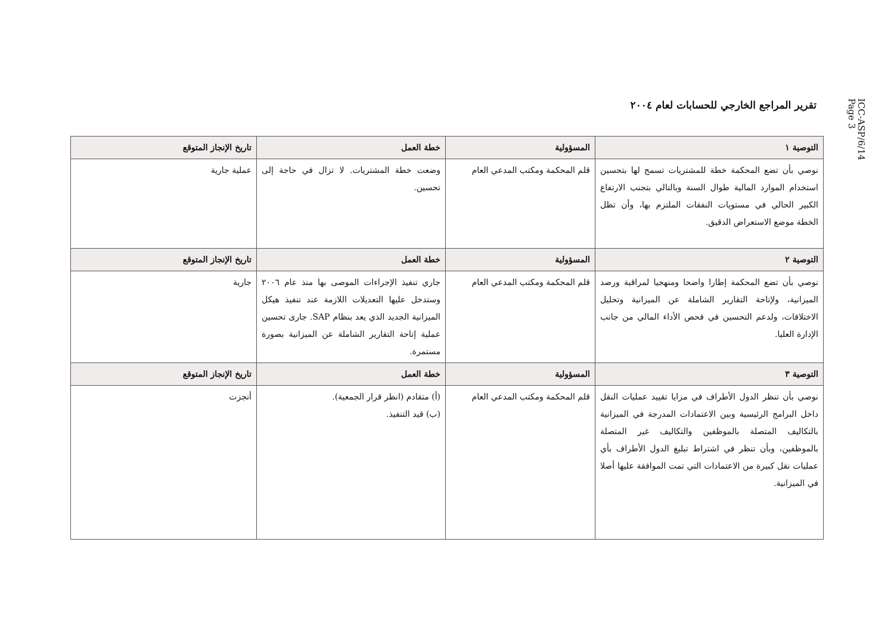ICC-ASP/6/14
Page 3
تقرير المراجع الخارجي للحسابات لعام ٢٠٠٤
| التوصية ١ | المسؤولية | خطة العمل | تاريخ الإنجاز المتوقع |
| --- | --- | --- | --- |
| نوصي بأن تضع المحكمة خطة للمشتريات تسمح لها بتحسين استخدام الموارد المالية طوال السنة وبالتالي بتجنب الارتفاع الكبير الحالي في مستويات النفقات الملتزم بها، وأن تظل الخطة موضع الاستعراض الدقيق. | قلم المحكمة ومكتب المدعي العام | وضعت خطة المشتريات. لا تزال في حاجة إلى تحسين. | عملية جارية |
| التوصية ٢ | المسؤولية | خطة العمل | تاريخ الإنجاز المتوقع |
| نوصي بأن تضع المحكمة إطارا واضحا ومنهجيا لمراقبة ورصد الميزانية، ولإتاحة التقارير الشاملة عن الميزانية وتحليل الاختلافات، ولدعم التحسين في فحص الأداء المالي من جانب الإدارة العليا. | قلم المحكمة ومكتب المدعي العام | جاري تنفيذ الإجراءات الموصى بها منذ عام ٢٠٠٦ وستدخل عليها التعديلات اللازمة عند تنفيذ هيكل الميزانية الجديد الذي يعد بنظام SAP. جارى تحسين عملية إتاحة التقارير الشاملة عن الميزانية بصورة مستمرة. | جارية |
| التوصية ٣ | المسؤولية | خطة العمل | تاريخ الإنجاز المتوقع |
| نوصي بأن تنظر الدول الأطراف في مزايا تقييد عمليات النقل داخل البرامج الرئيسية وبين الاعتمادات المدرجة في الميزانية بالتكاليف المتصلة بالموظفين والتكاليف غير المتصلة بالموظفين، وبأن تنظر في اشتراط تبليغ الدول الأطراف بأي عمليات نقل كبيرة من الاعتمادات التي تمت الموافقة عليها أصلا في الميزانية. | قلم المحكمة ومكتب المدعي العام | (أ) متقادم (انظر قرار الجمعية). (ب) قيد التنفيذ. | أنجزت |